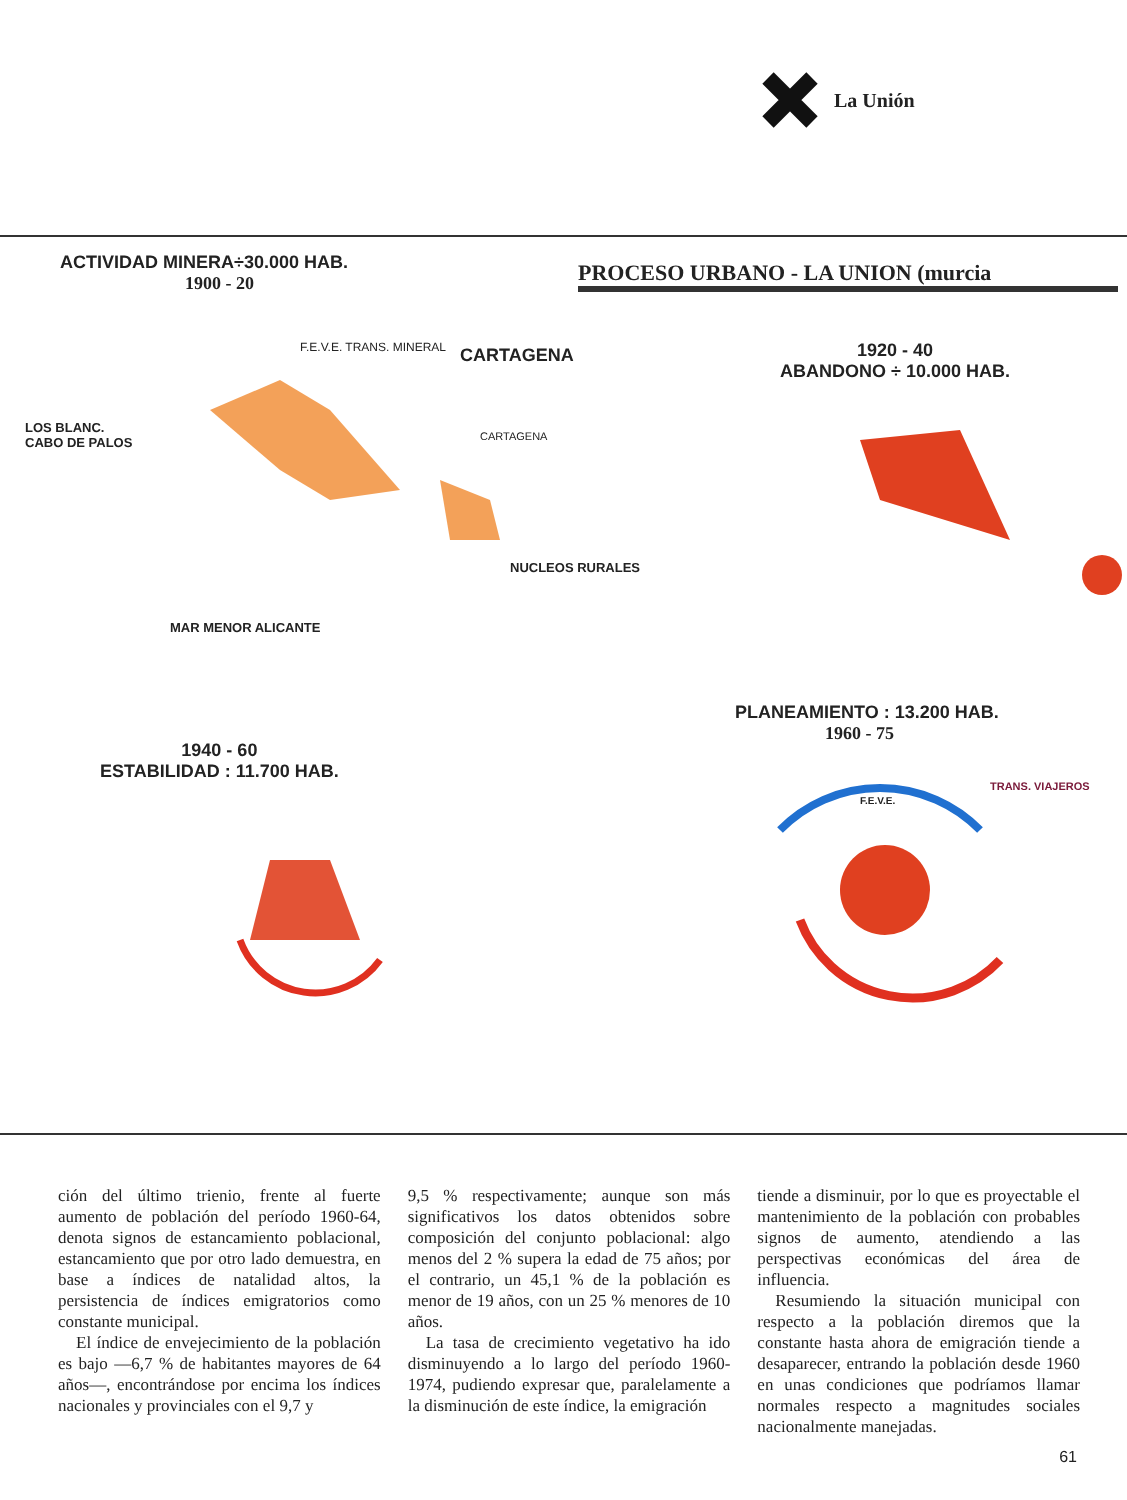La Unión
ACTIVIDAD MINERA÷30.000 HAB.
1900 - 20
PROCESO URBANO - LA UNION (murcia
F.E.V.E. TRANS. MINERAL CARTAGENA
LOS BLANC.
CABO DE PALOS
CARTAGENA
NUCLEOS RURALES
MAR MENOR ALICANTE
1920 - 40
ABANDONO ÷ 10.000 HAB.
PLANEAMIENTO : 13.200 HAB.
1960 - 75
1940 - 60
ESTABILIDAD : 11.700 HAB.
TRANS. VIAJEROS
F.E.V.E.
ción del último trienio, frente al fuerte aumento de población del período 1960-64, denota signos de estancamiento poblacional, estancamiento que por otro lado demuestra, en base a índices de natalidad altos, la persistencia de índices emigratorios como constante municipal.
El índice de envejecimiento de la población es bajo —6,7 % de habitantes mayores de 64 años—, encontrándose por encima los índices nacionales y provinciales con el 9,7 y
9,5 % respectivamente; aunque son más significativos los datos obtenidos sobre composición del conjunto poblacional: algo menos del 2 % supera la edad de 75 años; por el contrario, un 45,1 % de la población es menor de 19 años, con un 25 % menores de 10 años.
La tasa de crecimiento vegetativo ha ido disminuyendo a lo largo del período 1960-1974, pudiendo expresar que, paralelamente a la disminución de este índice, la emigración
tiende a disminuir, por lo que es proyectable el mantenimiento de la población con probables signos de aumento, atendiendo a las perspectivas económicas del área de influencia.
Resumiendo la situación municipal con respecto a la población diremos que la constante hasta ahora de emigración tiende a desaparecer, entrando la población desde 1960 en unas condiciones que podríamos llamar normales respecto a magnitudes sociales nacionalmente manejadas.
61